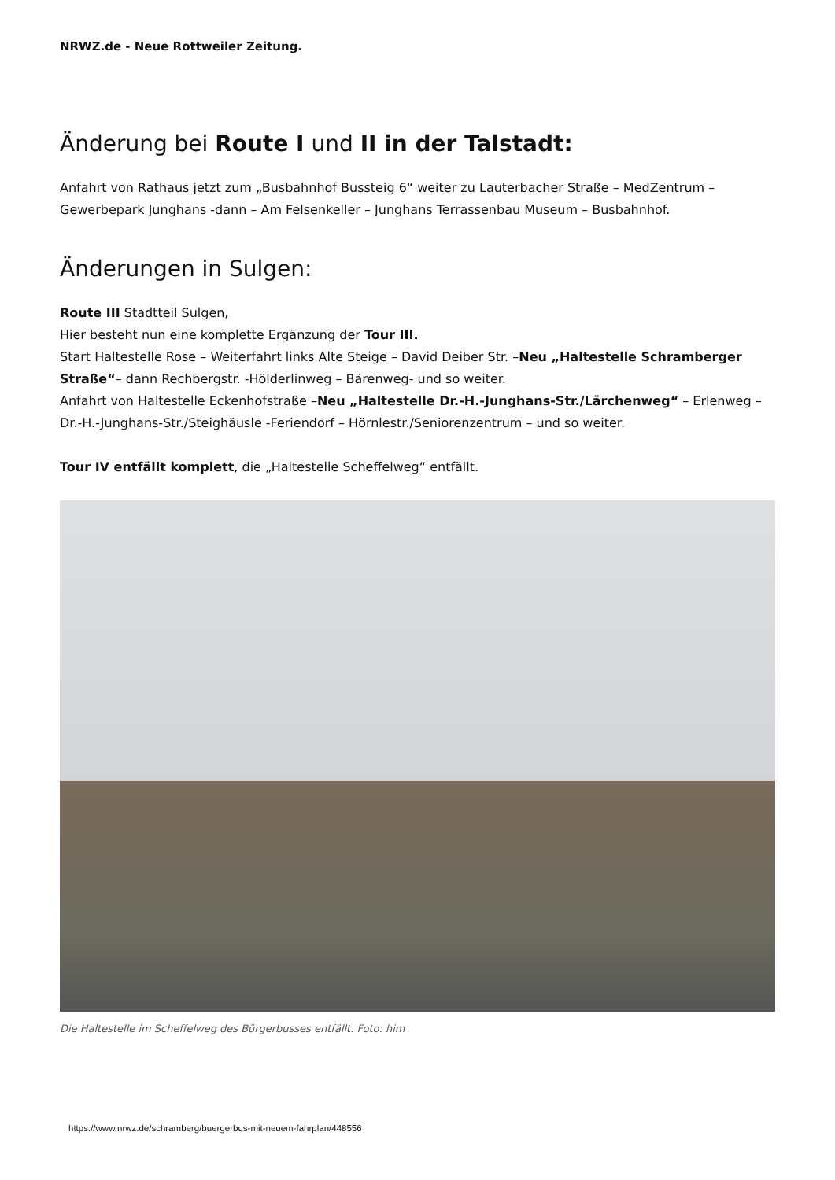NRWZ.de - Neue Rottweiler Zeitung.
Änderung bei Route I und II in der Talstadt:
Anfahrt von Rathaus jetzt zum „Busbahnhof Bussteig 6“ weiter zu Lauterbacher Straße – MedZentrum – Gewerbepark Junghans -dann – Am Felsenkeller – Junghans Terrassenbau Museum – Busbahnhof.
Änderungen in Sulgen:
Route III Stadtteil Sulgen,
Hier besteht nun eine komplette Ergänzung der Tour III.
Start Haltestelle Rose – Weiterfahrt links Alte Steige – David Deiber Str. –Neu „Haltestelle Schramberger Straße“– dann Rechbergstr. -Hölderlinweg – Bärenweg- und so weiter.
Anfahrt von Haltestelle Eckenhofstraße –Neu „Haltestelle Dr.-H.-Junghans-Str./Lärchenweg“ – Erlenweg – Dr.-H.-Junghans-Str./Steighäusle -Feriendorf – Hörnlestr./Seniorenzentrum – und so weiter.
Tour IV entfällt komplett, die „Haltestelle Scheffelweg“ entfällt.
Die Haltestelle im Scheffelweg des Bürgerbusses entfällt. Foto: him
https://www.nrwz.de/schramberg/buergerbus-mit-neuem-fahrplan/448556